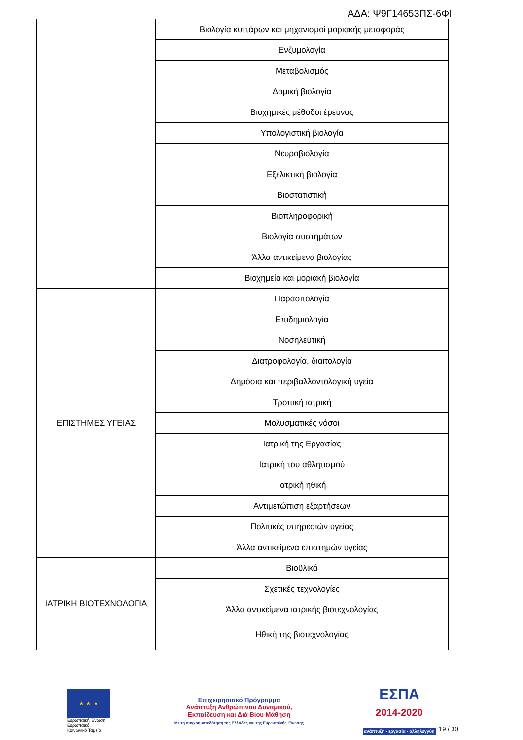ΑΔΑ: Ψ9Γ14653ΠΣ-6ΦΙ
| | Βιολογία κυττάρων και μηχανισμοί μοριακής μεταφοράς |
| | Ενζυμολογία |
| | Μεταβολισμός |
| | Δομική βιολογία |
| | Βιοχημικές μέθοδοι έρευνας |
| | Υπολογιστική βιολογία |
| | Νευροβιολογία |
| | Εξελικτική βιολογία |
| | Βιοστατιστική |
| | Βιοπληροφορική |
| | Βιολογία συστημάτων |
| | Άλλα αντικείμενα βιολογίας |
| | Βιοχημεία και μοριακή βιολογία |
| ΕΠΙΣΤΗΜΕΣ ΥΓΕΙΑΣ | Παρασιτολογία |
| | Επιδημιολογία |
| | Νοσηλευτική |
| | Διατροφολογία, διαιτολογία |
| | Δημόσια και περιβαλλοντολογική υγεία |
| | Τροπική ιατρική |
| | Μολυσματικές νόσοι |
| | Ιατρική της Εργασίας |
| | Ιατρική του αθλητισμού |
| | Ιατρική ηθική |
| | Αντιμετώπιση εξαρτήσεων |
| | Πολιτικές υπηρεσιών υγείας |
| | Άλλα αντικείμενα επιστημών υγείας |
| ΙΑΤΡΙΚΗ ΒΙΟΤΕΧΝΟΛΟΓΙΑ | Βιοϋλικά |
| | Σχετικές τεχνολογίες |
| | Άλλα αντικείμενα ιατρικής βιοτεχνολογίας |
| | Ηθική της βιοτεχνολογίας |
★ ★ ★
Ευρωπαϊκή Ένωση
Ευρωπαϊκό Κοινωνικό Ταμείο
Επιχειρησιακό Πρόγραμμα
Ανάπτυξη Ανθρώπινου Δυναμικού,
Εκπαίδευση και Διά Βίου Μάθηση
Με τη συγχρηματοδότηση της Ελλάδας και της Ευρωπαϊκής Ένωσης
ΕΣΠΑ
2014-2020
ανάπτυξη - εργασία - αλληλεγγύη
19 / 30